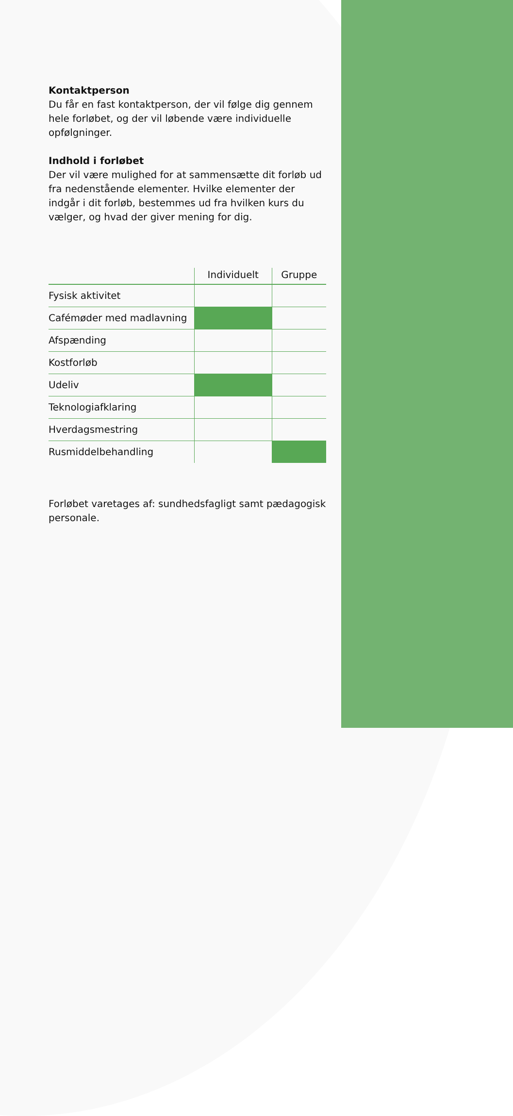Kontaktperson
Du får en fast kontaktperson, der vil følge dig gennem hele forløbet, og der vil løbende være individuelle opfølgninger.
Indhold i forløbet
Der vil være mulighed for at sammensætte dit forløb ud fra nedenstående elementer. Hvilke elementer der indgår i dit forløb, bestemmes ud fra hvilken kurs du vælger, og hvad der giver mening for dig.
| | Individuelt | Gruppe |
| --- | --- | --- |
| Fysisk aktivitet | | |
| Cafémøder med madlavning | | |
| Afspænding | | |
| Kostforløb | | |
| Udeliv | | |
| Teknologiafklaring | | |
| Hverdagsmestring | | |
| Rusmiddelbehandling | | |
Forløbet varetages af: sundhedsfagligt samt pædagogisk personale.